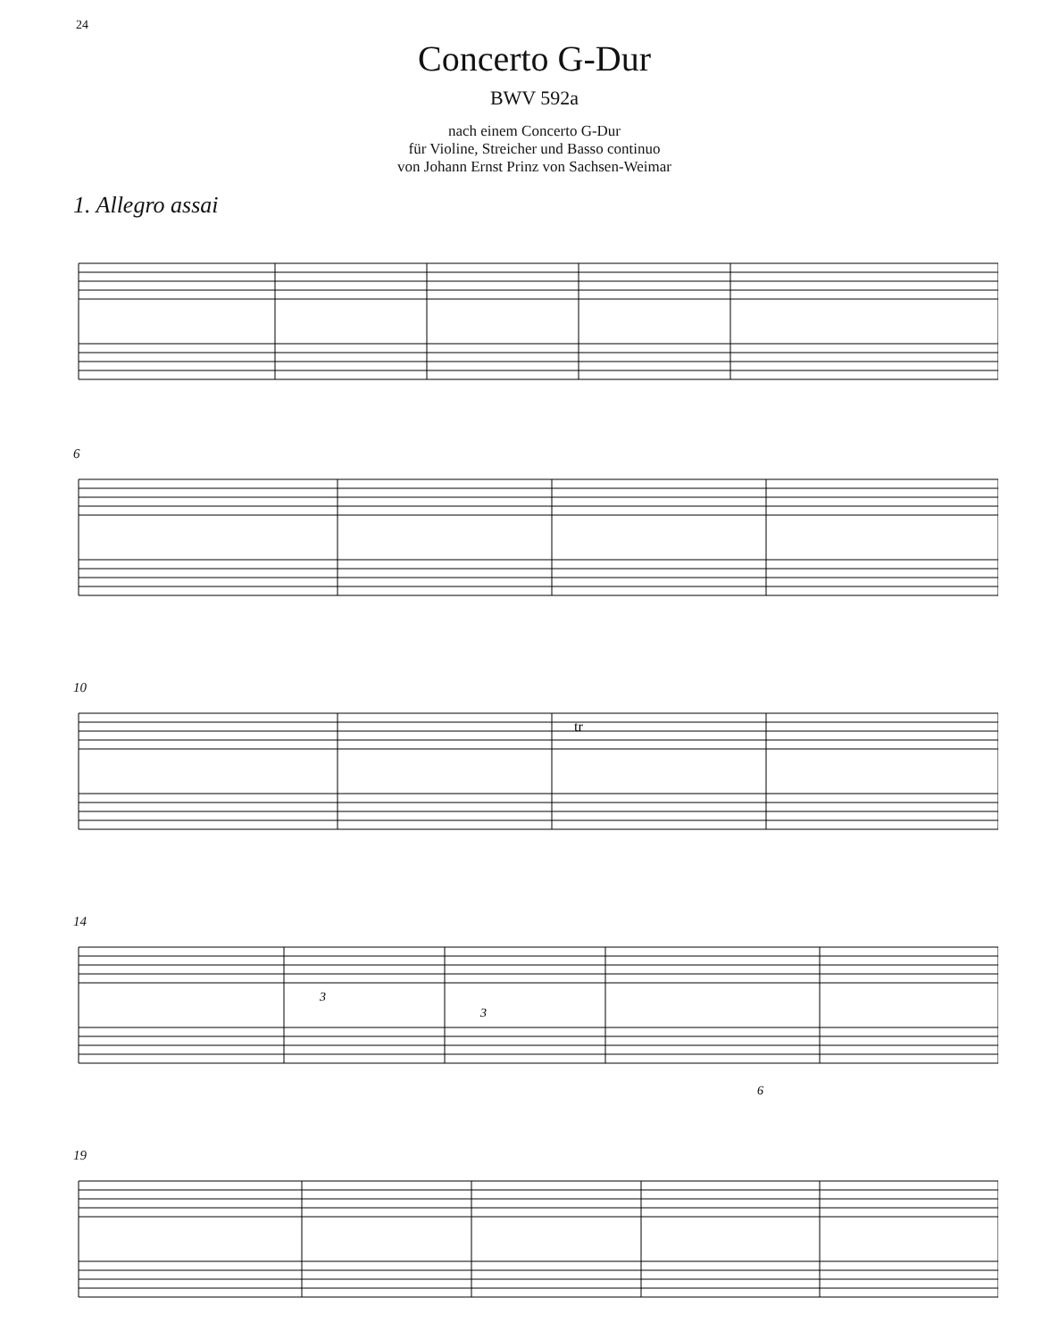24
Concerto G-Dur
BWV 592a
nach einem Concerto G-Dur
für Violine, Streicher und Basso continuo
von Johann Ernst Prinz von Sachsen-Weimar
1. Allegro assai
6
10
tr
14
3
3
6
19